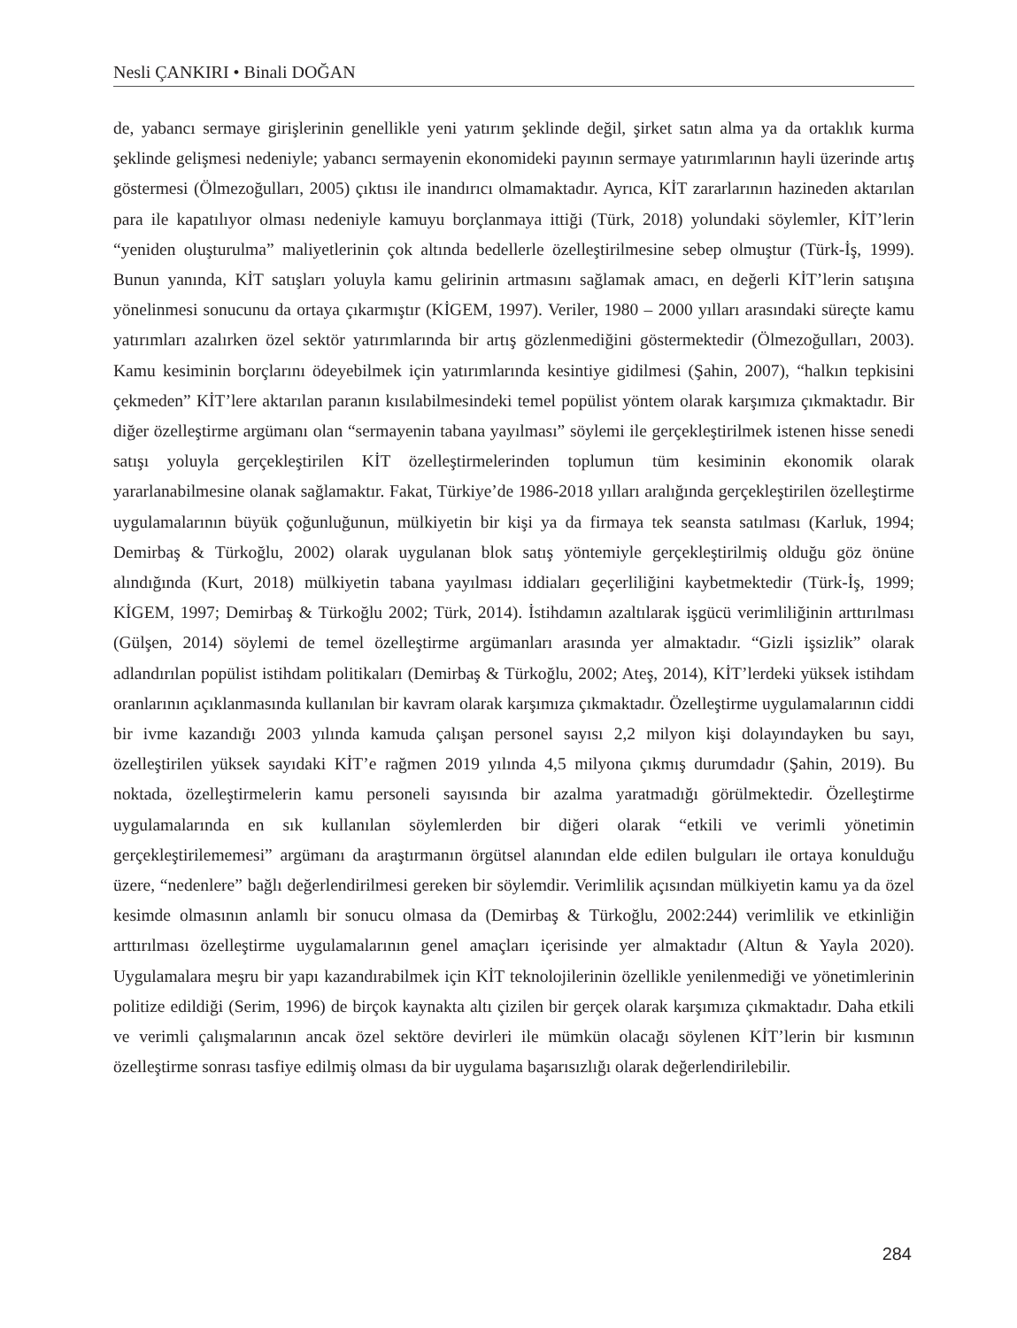Nesli ÇANKIRI • Binali DOĞAN
de, yabancı sermaye girişlerinin genellikle yeni yatırım şeklinde değil, şirket satın alma ya da ortaklık kurma şeklinde gelişmesi nedeniyle; yabancı sermayenin ekonomideki payının sermaye yatırımlarının hayli üzerinde artış göstermesi (Ölmezoğulları, 2005) çıktısı ile inandırıcı olmamaktadır. Ayrıca, KİT zararlarının hazineden aktarılan para ile kapatılıyor olması nedeniyle kamuyu borçlanmaya ittiği (Türk, 2018) yolundaki söylemler, KİT’lerin “yeniden oluşturulma” maliyetlerinin çok altında bedellerle özelleştirilmesine sebep olmuştur (Türk-İş, 1999). Bunun yanında, KİT satışları yoluyla kamu gelirinin artmasını sağlamak amacı, en değerli KİT’lerin satışına yönelinmesi sonucunu da ortaya çıkarmıştır (KİGEM, 1997). Veriler, 1980 – 2000 yılları arasındaki süreçte kamu yatırımları azalırken özel sektör yatırımlarında bir artış gözlenmediğini göstermektedir (Ölmezoğulları, 2003). Kamu kesiminin borçlarını ödeyebilmek için yatırımlarında kesintiye gidilmesi (Şahin, 2007), “halkın tepkisini çekmeden” KİT’lere aktarılan paranın kısılabilmesindeki temel popülist yöntem olarak karşımıza çıkmaktadır. Bir diğer özelleştirme argümanı olan “sermayenin tabana yayılması” söylemi ile gerçekleştirilmek istenen hisse senedi satışı yoluyla gerçekleştirilen KİT özelleştirmelerinden toplumun tüm kesiminin ekonomik olarak yararlanabilmesine olanak sağlamaktır. Fakat, Türkiye’de 1986-2018 yılları aralığında gerçekleştirilen özelleştirme uygulamalarının büyük çoğunluğunun, mülkiyetin bir kişi ya da firmaya tek seansta satılması (Karluk, 1994; Demirbaş & Türkoğlu, 2002) olarak uygulanan blok satış yöntemiyle gerçekleştirilmiş olduğu göz önüne alındığında (Kurt, 2018) mülkiyetin tabana yayılması iddiaları geçerliliğini kaybetmektedir (Türk-İş, 1999; KİGEM, 1997; Demirbaş & Türkoğlu 2002; Türk, 2014). İstihdamın azaltılarak işgücü verimliliğinin arttırılması (Gülşen, 2014) söylemi de temel özelleştirme argümanları arasında yer almaktadır. “Gizli işsizlik” olarak adlandırılan popülist istihdam politikaları (Demirbaş & Türkoğlu, 2002; Ateş, 2014), KİT’lerdeki yüksek istihdam oranlarının açıklanmasında kullanılan bir kavram olarak karşımıza çıkmaktadır. Özelleştirme uygulamalarının ciddi bir ivme kazandığı 2003 yılında kamuda çalışan personel sayısı 2,2 milyon kişi dolayındayken bu sayı, özelleştirilen yüksek sayıdaki KİT’e rağmen 2019 yılında 4,5 milyona çıkmış durumdadır (Şahin, 2019). Bu noktada, özelleştirmelerin kamu personeli sayısında bir azalma yaratmadığı görülmektedir. Özelleştirme uygulamalarında en sık kullanılan söylemlerden bir diğeri olarak “etkili ve verimli yönetimin gerçekleştirilememesi” argümanı da araştırmanın örgütsel alanından elde edilen bulguları ile ortaya konulduğu üzere, “nedenlere” bağlı değerlendirilmesi gereken bir söylemdir. Verimlilik açısından mülkiyetin kamu ya da özel kesimde olmasının anlamlı bir sonucu olmasa da (Demirbaş & Türkoğlu, 2002:244) verimlilik ve etkinliğin arttırılması özelleştirme uygulamalarının genel amaçları içerisinde yer almaktadır (Altun & Yayla 2020). Uygulamalara meşru bir yapı kazandırabilmek için KİT teknolojilerinin özellikle yenilenmediği ve yönetimlerinin politize edildiği (Serim, 1996) de birçok kaynakta altı çizilen bir gerçek olarak karşımıza çıkmaktadır. Daha etkili ve verimli çalışmalarının ancak özel sektöre devirleri ile mümkün olacağı söylenen KİT’lerin bir kısmının özelleştirme sonrası tasfiye edilmiş olması da bir uygulama başarısızlığı olarak değerlendirilebilir.
284